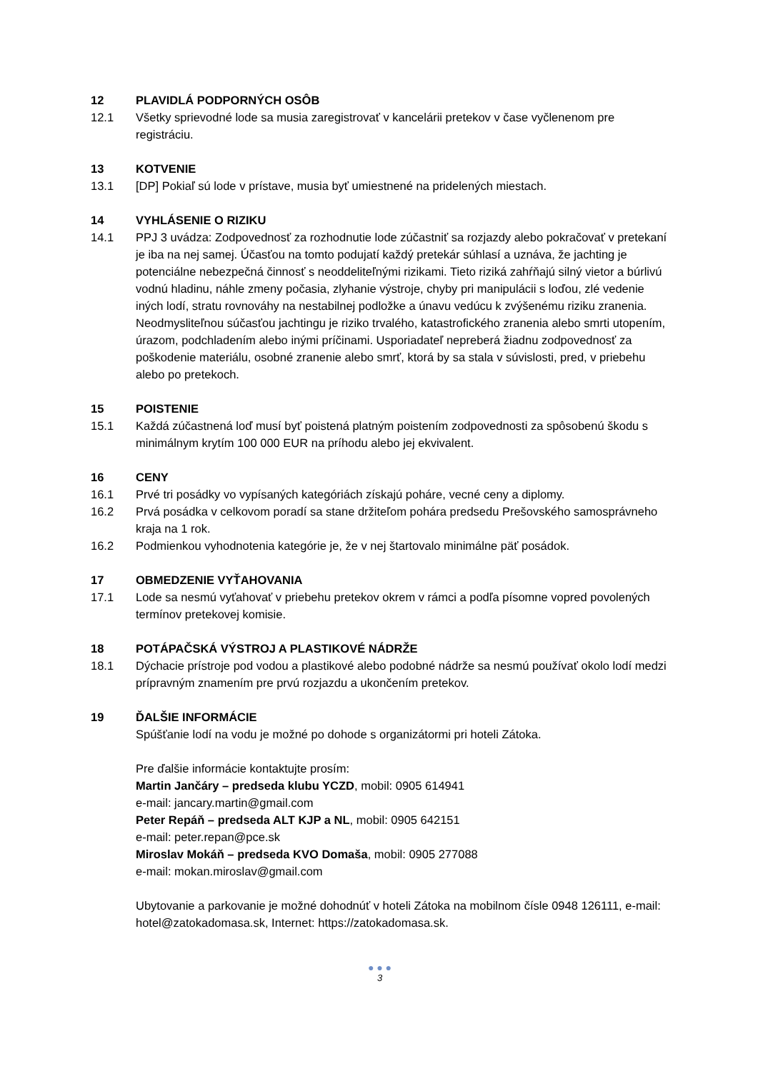12 PLAVIDLÁ PODPORNÝCH OSÔB
12.1 Všetky sprievodné lode sa musia zaregistrovať v kancelárii pretekov v čase vyčlenenom pre registráciu.
13 KOTVENIE
13.1 [DP] Pokiaľ sú lode v prístave, musia byť umiestnené na pridelených miestach.
14 VYHLÁSENIE O RIZIKU
14.1 PPJ 3 uvádza: Zodpovednosť za rozhodnutie lode zúčastniť sa rozjazdy alebo pokračovať v pretekaní je iba na nej samej. Účasťou na tomto podujatí každý pretekár súhlasí a uznáva, že jachting je potenciálne nebezpečná činnosť s neoddeliteľnými rizikami. Tieto riziká zahŕňajú silný vietor a búrlivú vodnú hladinu, náhle zmeny počasia, zlyhanie výstroje, chyby pri manipulácii s loďou, zlé vedenie iných lodí, stratu rovnováhy na nestabilnej podložke a únavu vedúcu k zvýšenému riziku zranenia. Neodmysliteľnou súčasťou jachtingu je riziko trvalého, katastrofického zranenia alebo smrti utopením, úrazom, podchladením alebo inými príčinami. Usporiadateľ nepreberá žiadnu zodpovednosť za poškodenie materiálu, osobné zranenie alebo smrť, ktorá by sa stala v súvislosti, pred, v priebehu alebo po pretekoch.
15 POISTENIE
15.1 Každá zúčastnená loď musí byť poistená platným poistením zodpovednosti za spôsobenú škodu s minimálnym krytím 100 000 EUR na príhodu alebo jej ekvivalent.
16 CENY
16.1 Prvé tri posádky vo vypísaných kategóriách získajú poháre, vecné ceny a diplomy.
16.2 Prvá posádka v celkovom poradí sa stane držiteľom pohára predsedu Prešovského samosprávneho kraja na 1 rok.
16.2 Podmienkou vyhodnotenia kategórie je, že v nej štartovalo minimálne päť posádok.
17 OBMEDZENIE VYŤAHOVANIA
17.1 Lode sa nesmú vyťahovať v priebehu pretekov okrem v rámci a podľa písomne vopred povolených termínov pretekovej komisie.
18 POTÁPAČSKÁ VÝSTROJ A PLASTIKOVÉ NÁDRŽE
18.1 Dýchacie prístroje pod vodou a plastikové alebo podobné nádrže sa nesmú používať okolo lodí medzi prípravným znamením pre prvú rozjazdu a ukončením pretekov.
19 ĎALŠIE INFORMÁCIE
Spúšťanie lodí na vodu je možné po dohode s organizátormi pri hoteli Zátoka.
Pre ďalšie informácie kontaktujte prosím:
Martin Jančáry – predseda klubu YCZD, mobil: 0905 614941
e-mail: jancary.martin@gmail.com
Peter Repáň – predseda ALT KJP a NL, mobil: 0905 642151
e-mail: peter.repan@pce.sk
Miroslav Mokáň – predseda KVO Domaša, mobil: 0905 277088
e-mail: mokan.miroslav@gmail.com
Ubytovanie a parkovanie je možné dohodnúť v hoteli Zátoka na mobilnom čísle 0948 126111, e-mail: hotel@zatokadomasa.sk, Internet: https://zatokadomasa.sk.
● ● ●
3